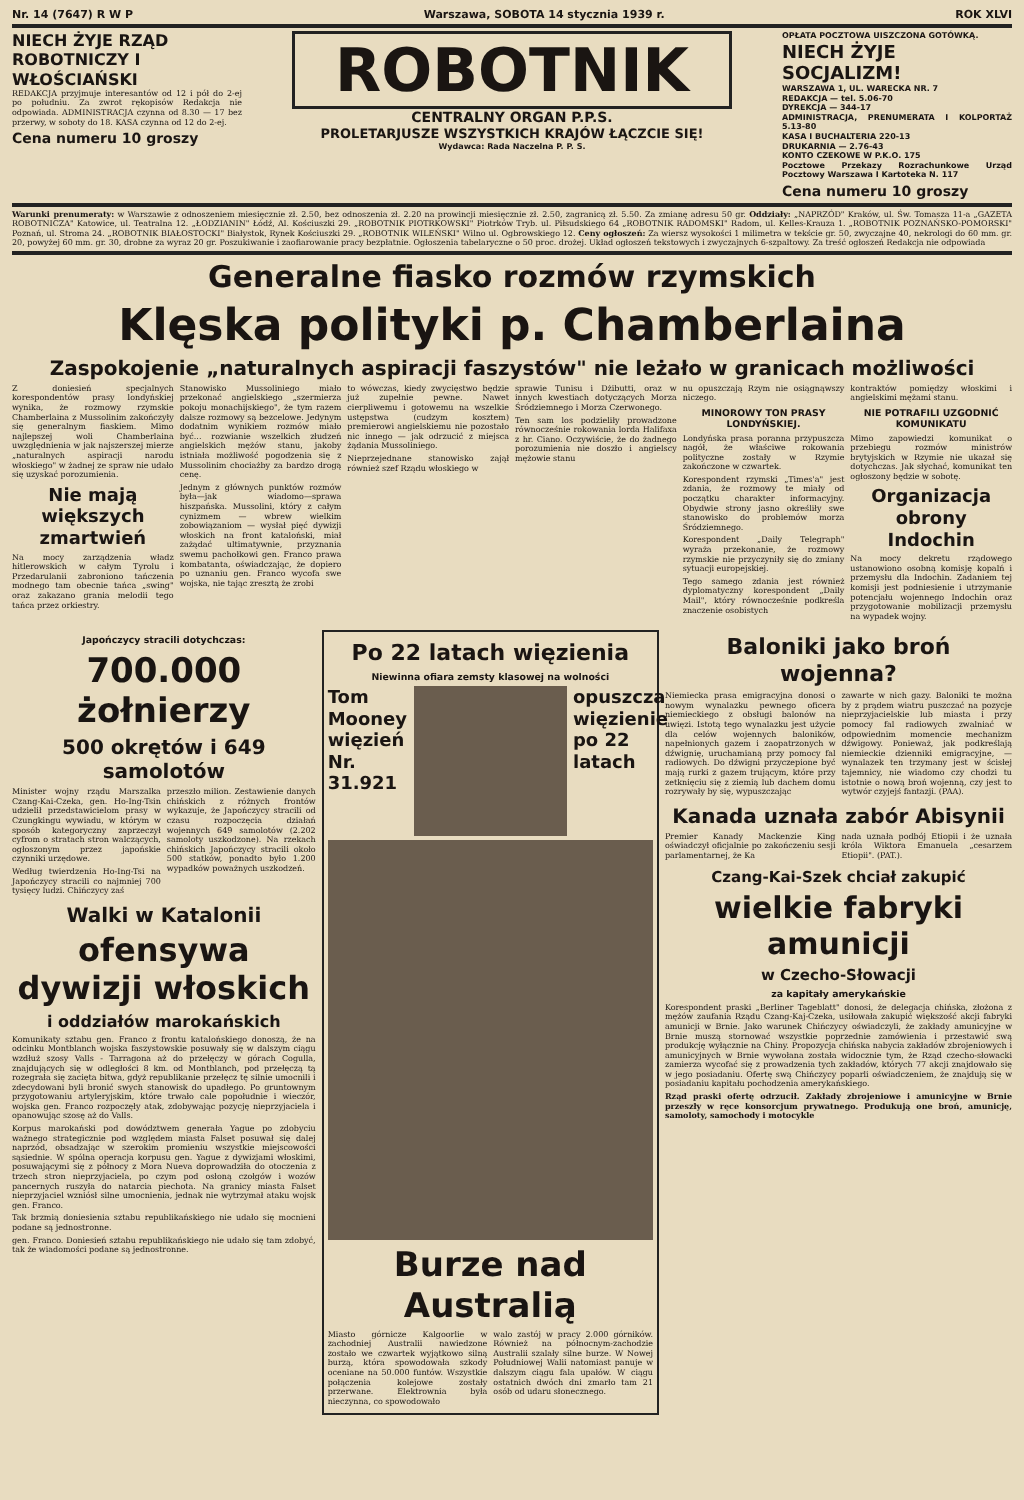Nr. 14 (7647) R W P Warszawa, SOBOTA 14 stycznia 1939 r. ROK XLVI
NIECH ŻYJE RZĄD ROBOTNICZY I WŁOŚCIAŃSKI
REDAKCJA przyjmuje interesantów od 12 i pół do 2-ej po południu. Za zwrot rękopisów Redakcja nie odpowiada. ADMINISTRACJA czynna od 8.30 — 17 bez przerwy, w soboty do 18. KASA czynna od 12 do 2-ej.
Cena numeru 10 groszy
ROBOTNIK
CENTRALNY ORGAN P.P.S.
PROLETARJUSZE WSZYSTKICH KRAJÓW ŁĄCZCIE SIĘ!
Wydawca: Rada Naczelna P. P. S.
OPŁATA POCZTOWA UISZCZONA GOTÓWKĄ.
NIECH ŻYJE SOCJALIZM!
WARSZAWA 1, UL. WARECKA NR. 7
REDAKCJA — tel. 5.06-70
DYREKCJA — 344-17
ADMINISTRACJA, PRENUMERATA I KOLPORTAŻ 5.13-80
KASA I BUCHALTERIA 220-13
DRUKARNIA — 2.76-43
KONTO CZEKOWE W P.K.O. 175
Pocztowe Przekazy Rozrachunkowe Urząd Pocztowy Warszawa I Kartoteka N. 117
Cena numeru 10 groszy
Warunki prenumeraty: w Warszawie z odnoszeniem miesięcznie zł. 2.50, bez odnoszenia zł. 2.20 na prowincji miesięcznie zł. 2.50, zagranicą zł. 5.50. Za zmianę adresu 50 gr. Oddziały: „NAPRZÓD" Kraków, ul. Św. Tomasza 11-a „GAZETA ROBOTNICZA" Katowice, ul. Teatralna 12. „ŁODZIANIN" Łódź, Al. Kościuszki 29. „ROBOTNIK PIOTRKOWSKI" Piotrków Tryb. ul. Piłsudskiego 64 „ROBOTNIK RADOMSKI" Radom, ul. Kelles-Krauza 1. „ROBOTNIK POZNAŃSKO-POMORSKI" Poznań, ul. Stroma 24. „ROBOTNIK BIAŁOSTOCKI" Białystok, Rynek Kościuszki 29. „ROBOTNIK WILEŃSKI" Wilno ul. Ogbrowskiego 12. Ceny ogłoszeń: Za wiersz wysokości 1 milimetra w tekście gr. 50, zwyczajne 40, nekrologi do 60 mm. gr. 20, powyżej 60 mm. gr. 30, drobne za wyraz 20 gr. Poszukiwanie i zaofiarowanie pracy bezpłatnie. Ogłoszenia tabelaryczne o 50 proc. drożej. Układ ogłoszeń tekstowych i zwyczajnych 6-szpaltowy. Za treść ogłoszeń Redakcja nie odpowiada
Generalne fiasko rozmów rzymskich
Klęska polityki p. Chamberlaina
Zaspokojenie „naturalnych aspiracji faszystów" nie leżało w granicach możliwości
Z doniesień specjalnych korespondentów prasy londyńskiej wynika, że rozmowy rzymskie Chamberlaina z Mussolinim zakończyły się generalnym fiaskiem. Mimo najlepszej woli Chamberlaina uwzględnienia w jak najszerszej mierze „naturalnych aspiracji narodu włoskiego" w żadnej ze spraw nie udało się uzyskać porozumienia.
Nie mają większych zmartwień
Na mocy zarządzenia władz hitlerowskich w całym Tyrolu i Przedarulanii zabroniono tańczenia modnego tam obecnie tańca „swing" oraz zakazano grania melodii tego tańca przez orkiestry.
Stanowisko Mussoliniego miało przekonać angielskiego „szermierza pokoju monachijskiego", że tym razem dalsze rozmowy są bezcelowe. Jedynym dodatnim wynikiem rozmów miało być... rozwianie wszelkich złudzeń angielskich mężów stanu, jakoby istniała możliwość pogodzenia się z Mussolinim chociażby za bardzo drogą cenę.
Jednym z głównych punktów rozmów była—jak wiadomo—sprawa hiszpańska. Mussolini, który z całym cynizmem — wbrew wielkim zobowiązaniom — wysłał pięć dywizji włoskich na front kataloński, miał zażądać ultimatywnie, przyznania swemu pachołkowi gen. Franco prawa kombatanta, oświadczając, że dopiero po uznaniu gen. Franco wycofa swe wojska, nie tając zresztą że zrobi
to wówczas, kiedy zwycięstwo będzie już zupełnie pewne. Nawet cierpliwemu i gotowemu na wszelkie ustępstwa (cudzym kosztem) premierowi angielskiemu nie pozostało nic innego — jak odrzucić z miejsca żądania Mussoliniego.
Nieprzejednane stanowisko zajął również szef Rządu włoskiego w
sprawie Tunisu i Dżibutti, oraz w innych kwestiach dotyczących Morza Śródziemnego i Morza Czerwonego.
Ten sam los podzieliły prowadzone równocześnie rokowania lorda Halifaxa z hr. Ciano. Oczywiście, że do żadnego porozumienia nie doszło i angielscy mężowie stanu
nu opuszczają Rzym nie osiągnąwszy niczego.
MINOROWY TON PRASY LONDYŃSKIEJ.
Londyńska prasa poranna przypuszcza nagół, że właściwe rokowania polityczne zostały w Rzymie zakończone w czwartek.
Korespondent rzymski „Times'a" jest zdania, że rozmowy te miały od początku charakter informacyjny. Obydwie strony jasno określiły swe stanowisko do problemów morza Śródziemnego.
Korespondent „Daily Telegraph" wyraża przekonanie, że rozmowy rzymskie nie przyczyniły się do zmiany sytuacji europejskiej.
Tego samego zdania jest również dyplomatyczny korespondent „Daily Mail", który równocześnie podkreśla znaczenie osobistych
kontraktów pomiędzy włoskimi i angielskimi mężami stanu.
NIE POTRAFILI UZGODNIĆ KOMUNIKATU
Mimo zapowiedzi komunikat o przebiegu rozmów ministrów brytyjskich w Rzymie nie ukazał się dotychczas. Jak słychać, komunikat ten ogłoszony będzie w sobotę.
Organizacja obrony Indochin
Na mocy dekretu rządowego ustanowiono osobną komisję kopalń i przemysłu dla Indochin. Zadaniem tej komisji jest podniesienie i utrzymanie potencjału wojennego Indochin oraz przygotowanie mobilizacji przemysłu na wypadek wojny.
Japończycy stracili dotychczas:
700.000 żołnierzy
500 okrętów i 649 samolotów
Minister wojny rządu Marszalka Czang-Kai-Czeka, gen. Ho-Ing-Tsin udzielił przedstawicielom prasy w Czungkingu wywiadu, w którym w sposób kategoryczny zaprzeczył cyfrom o stratach stron walczących, ogłoszonym przez japońskie czynniki urzędowe.
Według twierdzenia Ho-Ing-Tsi na Japończycy stracili co najmniej 700 tysięcy ludzi. Chińczycy zaś
przeszło milion. Zestawienie danych chińskich z różnych frontów wykazuje, że Japończycy stracili od czasu rozpoczęcia działań wojennych 649 samolotów (2.202 samoloty uszkodzone). Na rzekach chińskich Japończycy stracili około 500 statków, ponadto było 1.200 wypadków poważnych uszkodzeń.
Walki w Katalonii
ofensywa dywizji włoskich
i oddziałów marokańskich
Komunikaty sztabu gen. Franco z frontu katalońskiego donoszą, że na odcinku Montblanch wojska faszystowskie posuwały się w dalszym ciągu wzdłuż szosy Valls - Tarragona aż do przełęczy w górach Cogulla, znajdujących się w odległości 8 km. od Montblanch, pod przełęczą tą rozegrała się zacięta bitwa, gdyż republikanie przełęcz tę silnie umocnili i zdecydowani byli bronić swych stanowisk do upadłego. Po gruntownym przygotowaniu artyleryjskim, które trwało cale popołudnie i wieczór, wojska gen. Franco rozpoczęły atak, zdobywając pozycję nieprzyjaciela i opanowując szosę aż do Valls.
Korpus marokański pod dowództwem generała Yague po zdobyciu ważnego strategicznie pod względem miasta Falset posuwał się dalej naprzód, obsadzając w szerokim promieniu wszystkie miejscowości sąsiednie. W spólna operacja korpusu gen. Yague z dywizjami włoskimi, posuwającymi się z północy z Mora Nueva doprowadziła do otoczenia z trzech stron nieprzyjaciela, po czym pod osłoną czołgów i wozów pancernych ruszyła do natarcia piechota. Na granicy miasta Falset nieprzyjaciel wzniósł silne umocnienia, jednak nie wytrzymał ataku wojsk gen. Franco.
Tak brzmią doniesienia sztabu republikańskiego nie udało się mocnieni podane są jednostronne.
gen. Franco. Doniesień sztabu republikańskiego nie udało się tam zdobyć, tak że wiadomości podane są jednostronne.
Po 22 latach więzienia
Niewinna ofiara zemsty klasowej na wolności
Tom Mooney więzień Nr. 31.921
opuszcza więzienie po 22 latach
Burze nad Australią
Miasto górnicze Kalgoorlie w zachodniej Australii nawiedzone zostało we czwartek wyjątkowo silną burzą, która spowodowała szkody oceniane na 50.000 funtów. Wszystkie połączenia kolejowe zostały przerwane. Elektrownia była nieczynna, co spowodowało
walo zastój w pracy 2.000 górników. Również na północnym-zachodzie Australii szalały silne burze. W Nowej Południowej Walii natomiast panuje w dalszym ciągu fala upałów. W ciągu ostatnich dwóch dni zmarło tam 21 osób od udaru słonecznego.
Baloniki jako broń wojenna?
Niemiecka prasa emigracyjna donosi o nowym wynalazku pewnego oficera niemieckiego z obsługi balonów na uwięzi. Istotą tego wynalazku jest użycie dla celów wojennych baloników, napełnionych gazem i zaopatrzonych w dźwignię, uruchamianą przy pomocy fal radiowych. Do dźwigni przyczepione być mają rurki z gazem trującym, które przy zetknięciu się z ziemią lub dachem domu rozrywały by się, wypuszczając
zawarte w nich gazy. Baloniki te można by z prądem wiatru puszczać na pozycje nieprzyjacielskie lub miasta i przy pomocy fal radiowych zwalniać w odpowiednim momencie mechanizm dźwigowy. Ponieważ, jak podkreślają niemieckie dzienniki emigracyjne, — wynalazek ten trzymany jest w ścisłej tajemnicy, nie wiadomo czy chodzi tu istotnie o nową broń wojenną, czy jest to wytwór czyjejś fantazji. (PAA).
Kanada uznała zabór Abisynii
Premier Kanady Mackenzie King oświadczył oficjalnie po zakończeniu sesji parlamentarnej, że Ka
nada uznała podbój Etiopii i że uznała króla Wiktora Emanuela „cesarzem Etiopii". (PAT.).
Czang-Kai-Szek chciał zakupić
wielkie fabryki amunicji
w Czecho-Słowacji
za kapitały amerykańskie
Korespondent praski „Berliner Tageblatt" donosi, że delegacja chińska, złożona z mężów zaufania Rządu Czang-Kaj-Czeka, usiłowała zakupić większość akcji fabryki amunicji w Brnie. Jako warunek Chińczycy oświadczyli, że zakłady amunicyjne w Brnie muszą stornować wszystkie poprzednie zamówienia i przestawić swą produkcję wyłącznie na Chiny. Propozycja chińska nabycia zakładów zbrojeniowych i amunicyjnych w Brnie wywołana została widocznie tym, że Rząd czecho-słowacki zamierza wycofać się z prowadzenia tych zakładów, których 77 akcji znajdowało się w jego posiadaniu. Ofertę swą Chińczycy poparli oświadczeniem, że znajdują się w posiadaniu kapitału pochodzenia amerykańskiego.
Rząd praski ofertę odrzucił. Zakłady zbrojeniowe i amunicyjne w Brnie przeszły w ręce konsorcjum prywatnego. Produkują one broń, amunicję, samoloty, samochody i motocykle